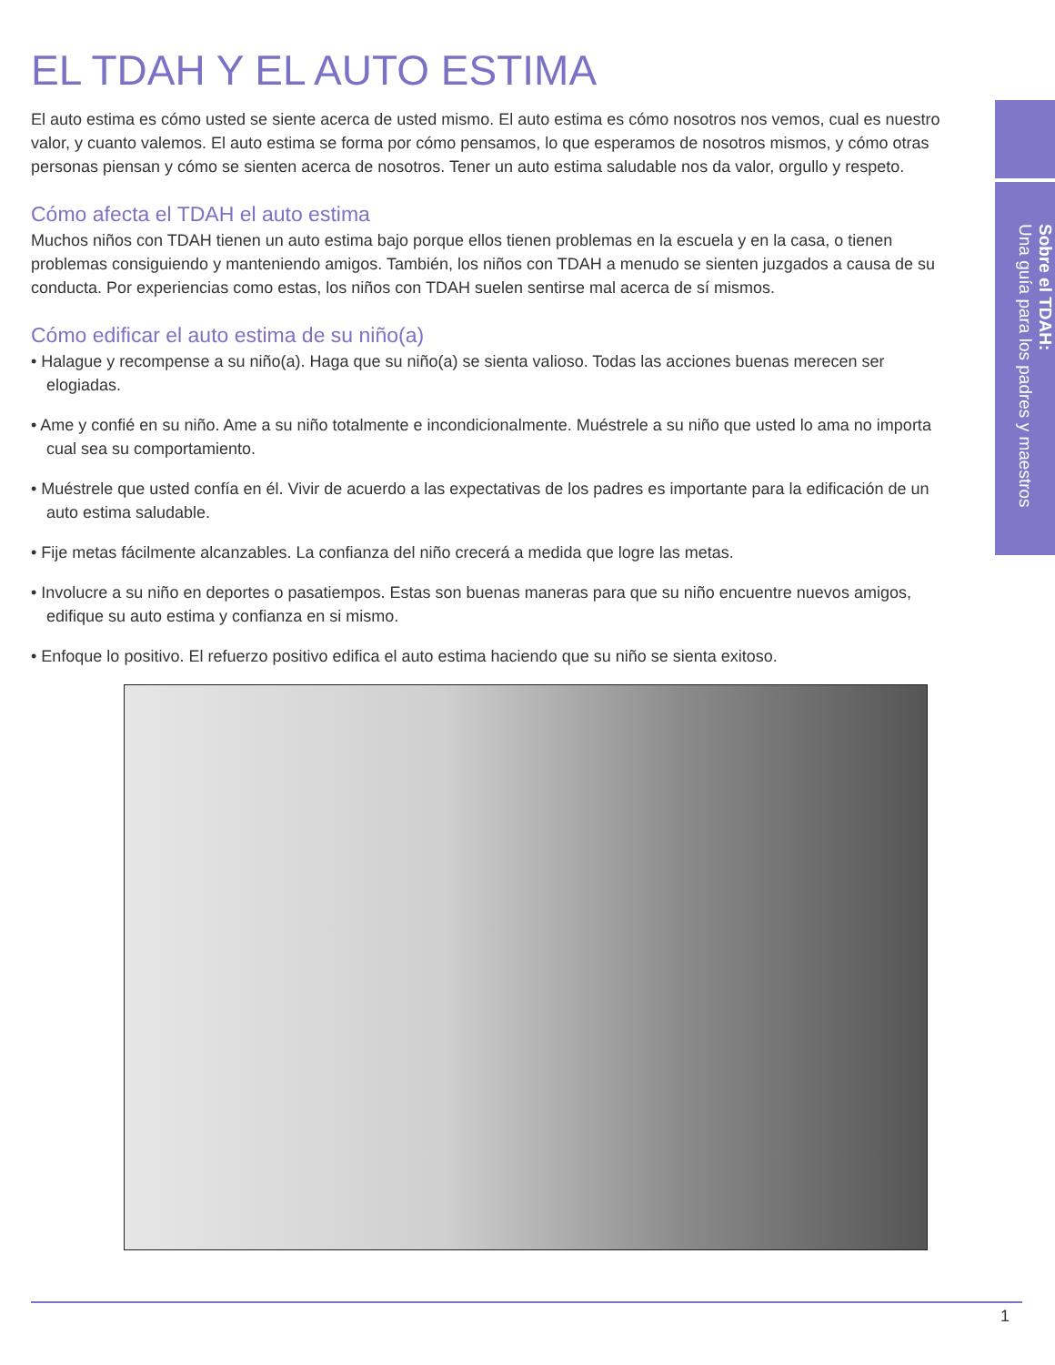Sobre el TDAH:
Una guía para los padres y maestros
EL TDAH Y EL AUTO ESTIMA
El auto estima es cómo usted se siente acerca de usted mismo. El auto estima es cómo nosotros nos vemos, cual es nuestro valor, y cuanto valemos. El auto estima se forma por cómo pensamos, lo que esperamos de nosotros mismos, y cómo otras personas piensan y cómo se sienten acerca de nosotros. Tener un auto estima saludable nos da valor, orgullo y respeto.
Cómo afecta el TDAH el auto estima
Muchos niños con TDAH tienen un auto estima bajo porque ellos tienen problemas en la escuela y en la casa, o tienen problemas consiguiendo y manteniendo amigos. También, los niños con TDAH a menudo se sienten juzgados a causa de su conducta. Por experiencias como estas, los niños con TDAH suelen sentirse mal acerca de sí mismos.
Cómo edificar el auto estima de su niño(a)
• Halague y recompense a su niño(a). Haga que su niño(a) se sienta valioso. Todas las acciones buenas merecen ser elogiadas.
• Ame y confié en su niño. Ame a su niño totalmente e incondicionalmente. Muéstrele a su niño que usted lo ama no importa cual sea su comportamiento.
• Muéstrele que usted confía en él. Vivir de acuerdo a las expectativas de los padres es importante para la edificación de un auto estima saludable.
• Fije metas fácilmente alcanzables. La confianza del niño crecerá a medida que logre las metas.
• Involucre a su niño en deportes o pasatiempos. Estas son buenas maneras para que su niño encuentre nuevos amigos, edifique su auto estima y confianza en si mismo.
• Enfoque lo positivo. El refuerzo positivo edifica el auto estima haciendo que su niño se sienta exitoso.
1